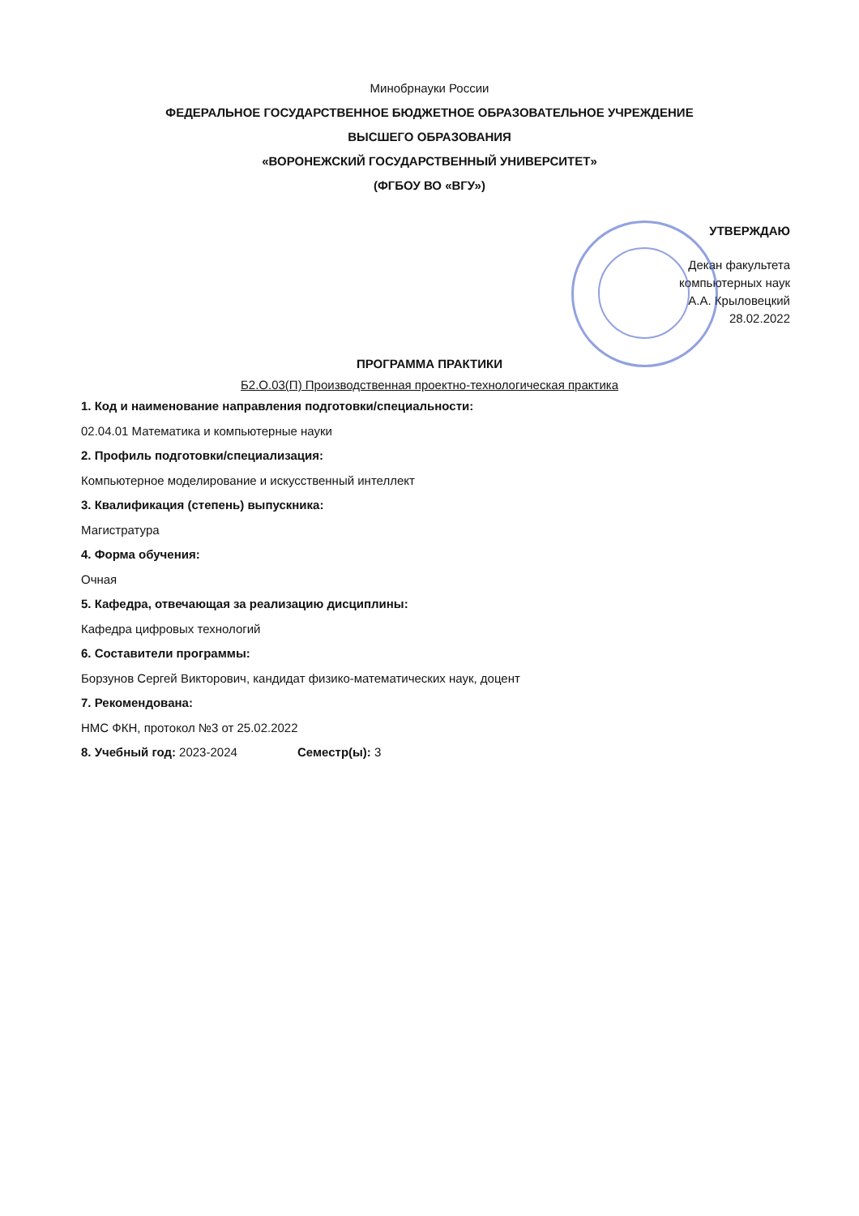Минобрнауки России
ФЕДЕРАЛЬНОЕ ГОСУДАРСТВЕННОЕ БЮДЖЕТНОЕ ОБРАЗОВАТЕЛЬНОЕ УЧРЕЖДЕНИЕ
ВЫСШЕГО ОБРАЗОВАНИЯ
«ВОРОНЕЖСКИЙ ГОСУДАРСТВЕННЫЙ УНИВЕРСИТЕТ»
(ФГБОУ ВО «ВГУ»)
УТВЕРЖДАЮ
Декан факультета
компьютерных наук
А.А. Крыловецкий
28.02.2022
ПРОГРАММА ПРАКТИКИ
Б2.О.03(П) Производственная проектно-технологическая практика
1. Код и наименование направления подготовки/специальности:
02.04.01 Математика и компьютерные науки
2. Профиль подготовки/специализация:
Компьютерное моделирование и искусственный интеллект
3. Квалификация (степень) выпускника:
Магистратура
4. Форма обучения:
Очная
5. Кафедра, отвечающая за реализацию дисциплины:
Кафедра цифровых технологий
6. Составители программы:
Борзунов Сергей Викторович, кандидат физико-математических наук, доцент
7. Рекомендована:
НМС ФКН, протокол №3 от 25.02.2022
8. Учебный год: 2023-2024 Семестр(ы): 3